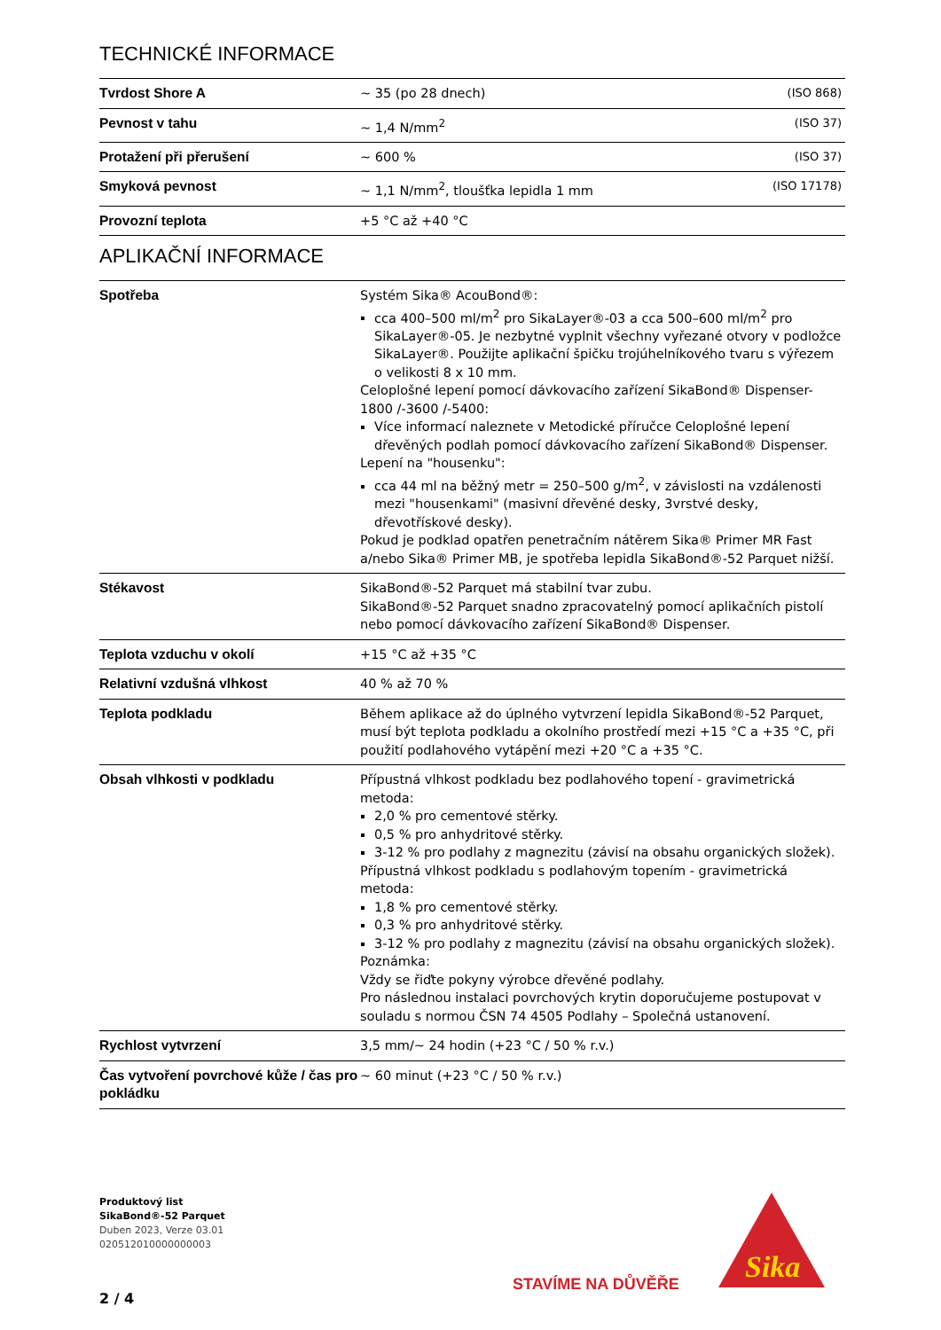TECHNICKÉ INFORMACE
| Tvrdost Shore A | ~ 35 (po 28 dnech) | (ISO 868) |
| Pevnost v tahu | ~ 1,4 N/mm<sup>2</sup> | (ISO 37) |
| Protažení při přerušení | ~ 600 % | (ISO 37) |
| Smyková pevnost | ~ 1,1 N/mm<sup>2</sup>, tloušťka lepidla 1 mm | (ISO 17178) |
| Provozní teplota | +5 °C až +40 °C | |
APLIKAČNÍ INFORMACE
| Spotřeba | Systém Sika® AcouBond®: cca 400–500 ml/m<sup>2</sup> pro SikaLayer®-03 a cca 500–600 ml/m<sup>2</sup> pro SikaLayer®-05. Je nezbytné vyplnit všechny vyřezané otvory v podložce SikaLayer®. Použijte aplikační špičku trojúhelníkového tvaru s výřezem o velikosti 8 x 10 mm. Celoplošné lepení pomocí dávkovacího zařízení SikaBond® Dispenser-1800 /-3600 /-5400: Více informací naleznete v Metodické příručce Celoplošné lepení dřevěných podlah pomocí dávkovacího zařízení SikaBond® Dispenser. Lepení na "housenku": cca 44 ml na běžný metr = 250–500 g/m<sup>2</sup>, v závislosti na vzdálenosti mezi "housenkami" (masivní dřevěné desky, 3vrstvé desky, dřevotřískové desky). Pokud je podklad opatřen penetračním nátěrem Sika® Primer MR Fast a/nebo Sika® Primer MB, je spotřeba lepidla SikaBond®-52 Parquet nižší. |
| Stékavost | SikaBond®-52 Parquet má stabilní tvar zubu. SikaBond®-52 Parquet snadno zpracovatelný pomocí aplikačních pistolí nebo pomocí dávkovacího zařízení SikaBond® Dispenser. |
| Teplota vzduchu v okolí | +15 °C až +35 °C |
| Relativní vzdušná vlhkost | 40 % až 70 % |
| Teplota podkladu | Během aplikace až do úplného vytvrzení lepidla SikaBond®-52 Parquet, musí být teplota podkladu a okolního prostředí mezi +15 °C a +35 °C, při použití podlahového vytápění mezi +20 °C a +35 °C. |
| Obsah vlhkosti v podkladu | Přípustná vlhkost podkladu bez podlahového topení - gravimetrická metoda: 2,0 % pro cementové stěrky. 0,5 % pro anhydritové stěrky. 3-12 % pro podlahy z magnezitu (závisí na obsahu organických složek). Přípustná vlhkost podkladu s podlahovým topením - gravimetrická metoda: 1,8 % pro cementové stěrky. 0,3 % pro anhydritové stěrky. 3-12 % pro podlahy z magnezitu (závisí na obsahu organických složek). Poznámka: Vždy se řiďte pokyny výrobce dřevěné podlahy. Pro následnou instalaci povrchových krytin doporučujeme postupovat v souladu s normou ČSN 74 4505 Podlahy – Společná ustanovení. |
| Rychlost vytvrzení | 3,5 mm/~ 24 hodin (+23 °C / 50 % r.v.) |
| Čas vytvoření povrchové kůže / čas pro pokládku | ~ 60 minut (+23 °C / 50 % r.v.) |
Produktový list
SikaBond®-52 Parquet
Duben 2023, Verze 03.01
020512010000000003
STAVÍME NA DŮVĚŘE
Sika
2 / 4